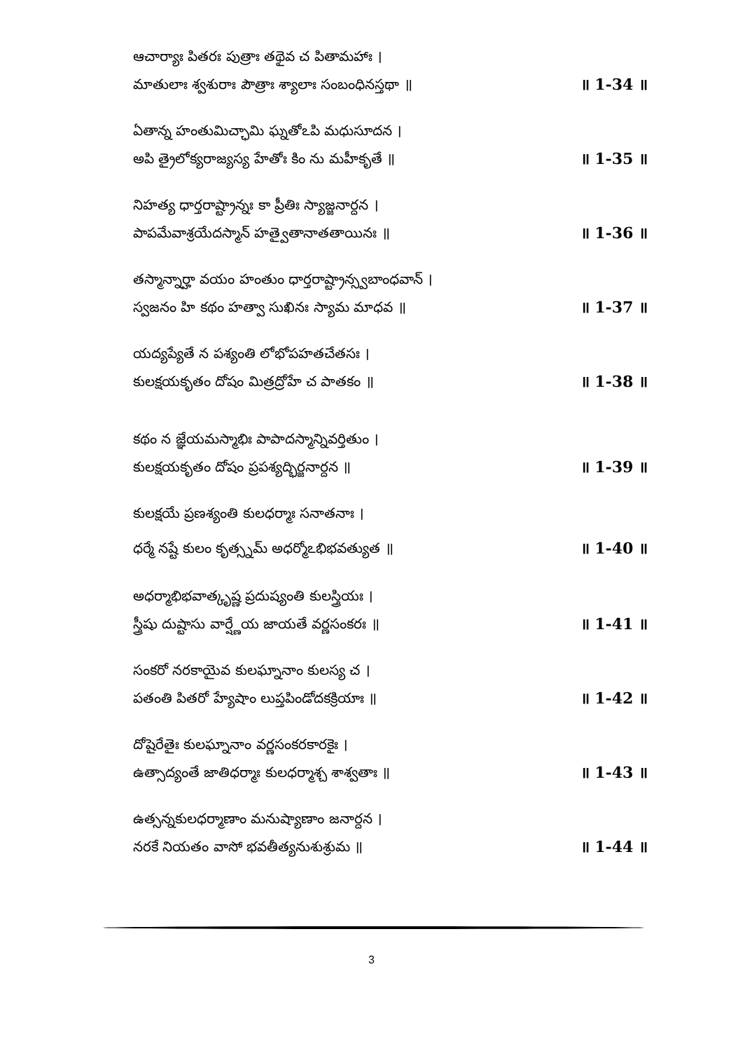ఆచార్యాః పితరః పుత్రాః తథైవ చ పితామహాః ।
మాతులాః శ్వశురాః పౌత్రాః శ్యాలాః సంబంధినస్తథా ॥ ॥ 1-34 ॥
ఏతాన్న హంతుమిచ్ఛామి ఘ్నతోఽపి మధుసూదన ।
అపి త్రైలోక్యరాజ్యస్య హేతోః కిం ను మహీకృతే ॥ ॥ 1-35 ॥
నిహత్య ధార్తరాష్ట్రాన్నః కా ప్రీతిః స్యాజ్జనార్దన ।
పాపమేవాశ్రయేదస్మాన్ హత్వైతానాతతాయినః ॥ ॥ 1-36 ॥
తస్మాన్నార్హా వయం హంతుం ధార్తరాష్ట్రాన్స్వబాంధవాన్ ।
స్వజనం హి కథం హత్వా సుఖినః స్యామ మాధవ ॥ ॥ 1-37 ॥
యద్యప్యేతే న పశ్యంతి లోభోపహతచేతసః ।
కులక్షయకృతం దోషం మిత్రద్రోహే చ పాతకం ॥ ॥ 1-38 ॥
కథం న జ్ఞేయమస్మాభిః పాపాదస్మాన్నివర్తితుం ।
కులక్షయకృతం దోషం ప్రపశ్యద్భిర్జనార్దన ॥ ॥ 1-39 ॥
కులక్షయే ప్రణశ్యంతి కులధర్మాః సనాతనాః ।
ధర్మే నష్టే కులం కృత్స్నమ్ అధర్మోఽభిభవత్యుత ॥ ॥ 1-40 ॥
అధర్మాభిభవాత్కృష్ణ ప్రదుష్యంతి కులస్త్రియః ।
స్త్రీషు దుష్టాసు వార్ష్ణేయ జాయతే వర్ణసంకరః ॥ ॥ 1-41 ॥
సంకరో నరకాయైవ కులఘ్నానాం కులస్య చ ।
పతంతి పితరో హ్యేషాం లుప్తపిండోదకక్రియాః ॥ ॥ 1-42 ॥
దోషైరేతైః కులఘ్నానాం వర్ణసంకరకారకైః ।
ఉత్సాద్యంతే జాతిధర్మాః కులధర్మాశ్చ శాశ్వతాః ॥ ॥ 1-43 ॥
ఉత్సన్నకులధర్మాణాం మనుష్యాణాం జనార్దన ।
నరకే నియతం వాసో భవతీత్యనుశుశ్రుమ ॥ ॥ 1-44 ॥
3